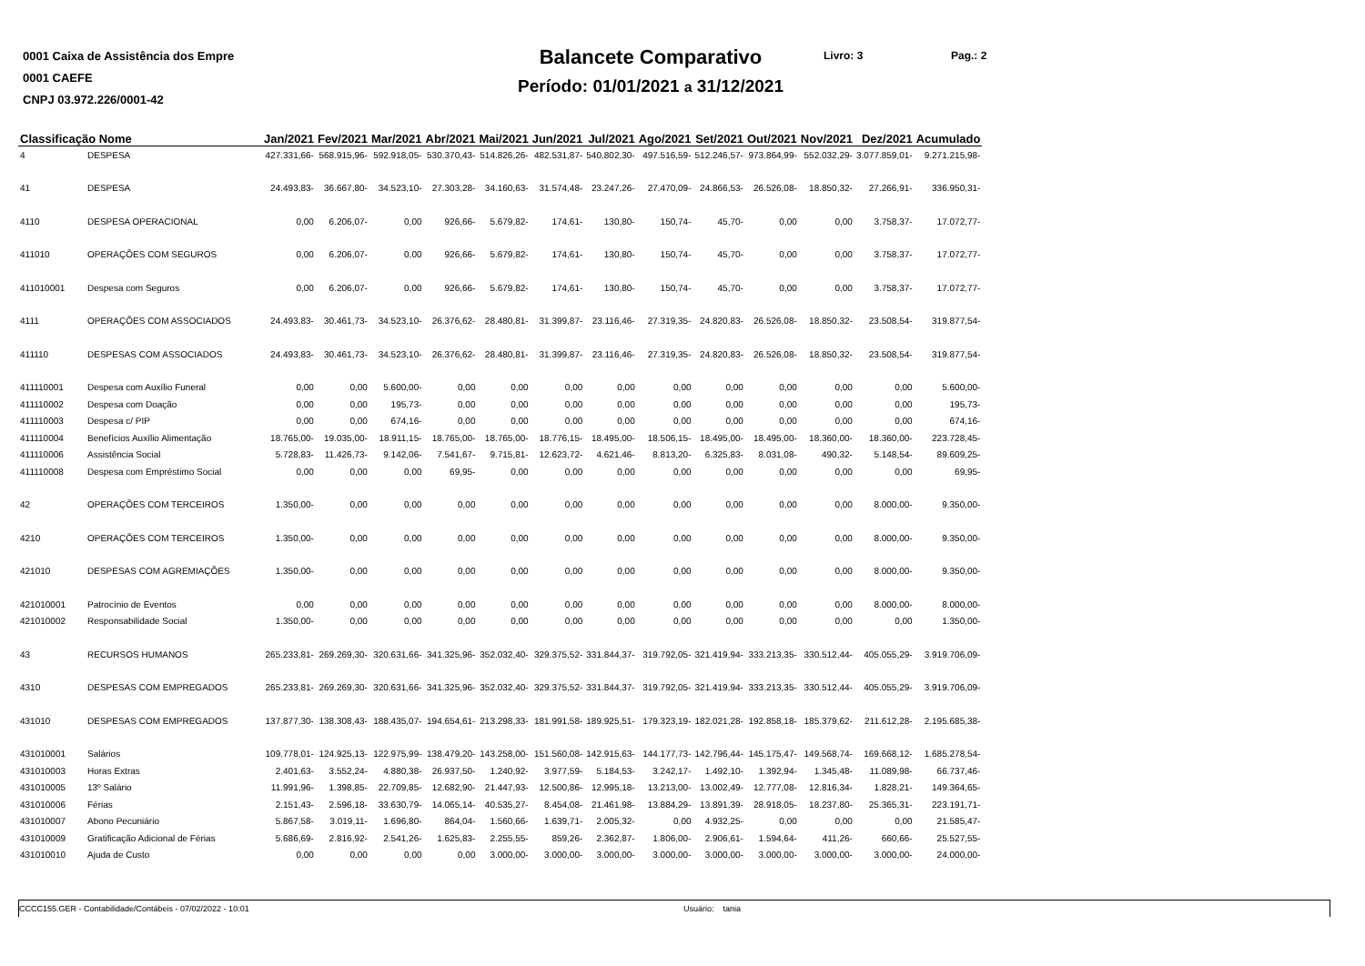0001 Caixa de Assistência dos Empre
0001 CAEFE
CNPJ 03.972.226/0001-42
Balancete Comparativo
Período: 01/01/2021 a 31/12/2021
Livro: 3 Pag.: 2
| Classificação Nome | | Jan/2021 | Fev/2021 | Mar/2021 | Abr/2021 | Mai/2021 | Jun/2021 | Jul/2021 | Ago/2021 | Set/2021 | Out/2021 | Nov/2021 | Dez/2021 | Acumulado |
| --- | --- | --- | --- | --- | --- | --- | --- | --- | --- | --- | --- | --- | --- | --- |
| 4 | DESPESA | 427.331,66- | 568.915,96- | 592.918,05- | 530.370,43- | 514.826,26- | 482.531,87- | 540.802,30- | 497.516,59- | 512.246,57- | 973.864,99- | 552.032,29- | 3.077.859,01- | 9.271.215,98- |
| 41 | DESPESA | 24.493,83- | 36.667,80- | 34.523,10- | 27.303,28- | 34.160,63- | 31.574,48- | 23.247,26- | 27.470,09- | 24.866,53- | 26.526,08- | 18.850,32- | 27.266,91- | 336.950,31- |
| 4110 | DESPESA OPERACIONAL | 0,00 | 6.206,07- | 0,00 | 926,66- | 5.679,82- | 174,61- | 130,80- | 150,74- | 45,70- | 0,00 | 0,00 | 3.758,37- | 17.072,77- |
| 411010 | OPERAÇÕES COM SEGUROS | 0,00 | 6.206,07- | 0,00 | 926,66- | 5.679,82- | 174,61- | 130,80- | 150,74- | 45,70- | 0,00 | 0,00 | 3.758,37- | 17.072,77- |
| 411010001 | Despesa com Seguros | 0,00 | 6.206,07- | 0,00 | 926,66- | 5.679,82- | 174,61- | 130,80- | 150,74- | 45,70- | 0,00 | 0,00 | 3.758,37- | 17.072,77- |
| 4111 | OPERAÇÕES COM ASSOCIADOS | 24.493,83- | 30.461,73- | 34.523,10- | 26.376,62- | 28.480,81- | 31.399,87- | 23.116,46- | 27.319,35- | 24.820,83- | 26.526,08- | 18.850,32- | 23.508,54- | 319.877,54- |
| 411110 | DESPESAS COM ASSOCIADOS | 24.493,83- | 30.461,73- | 34.523,10- | 26.376,62- | 28.480,81- | 31.399,87- | 23.116,46- | 27.319,35- | 24.820,83- | 26.526,08- | 18.850,32- | 23.508,54- | 319.877,54- |
| 411110001 | Despesa com Auxílio Funeral | 0,00 | 0,00 | 5.600,00- | 0,00 | 0,00 | 0,00 | 0,00 | 0,00 | 0,00 | 0,00 | 0,00 | 0,00 | 5.600,00- |
| 411110002 | Despesa com Doação | 0,00 | 0,00 | 195,73- | 0,00 | 0,00 | 0,00 | 0,00 | 0,00 | 0,00 | 0,00 | 0,00 | 0,00 | 195,73- |
| 411110003 | Despesa c/ PIP | 0,00 | 0,00 | 674,16- | 0,00 | 0,00 | 0,00 | 0,00 | 0,00 | 0,00 | 0,00 | 0,00 | 0,00 | 674,16- |
| 411110004 | Benefícios Auxílio Alimentação | 18.765,00- | 19.035,00- | 18.911,15- | 18.765,00- | 18.765,00- | 18.776,15- | 18.495,00- | 18.506,15- | 18.495,00- | 18.495,00- | 18.360,00- | 18.360,00- | 223.728,45- |
| 411110006 | Assistência Social | 5.728,83- | 11.426,73- | 9.142,06- | 7.541,67- | 9.715,81- | 12.623,72- | 4.621,46- | 8.813,20- | 6.325,83- | 8.031,08- | 490,32- | 5.148,54- | 89.609,25- |
| 411110008 | Despesa com Empréstimo Social | 0,00 | 0,00 | 0,00 | 69,95- | 0,00 | 0,00 | 0,00 | 0,00 | 0,00 | 0,00 | 0,00 | 0,00 | 69,95- |
| 42 | OPERAÇÕES COM TERCEIROS | 1.350,00- | 0,00 | 0,00 | 0,00 | 0,00 | 0,00 | 0,00 | 0,00 | 0,00 | 0,00 | 0,00 | 8.000,00- | 9.350,00- |
| 4210 | OPERAÇÕES COM TERCEIROS | 1.350,00- | 0,00 | 0,00 | 0,00 | 0,00 | 0,00 | 0,00 | 0,00 | 0,00 | 0,00 | 0,00 | 8.000,00- | 9.350,00- |
| 421010 | DESPESAS COM AGREMIAÇÕES | 1.350,00- | 0,00 | 0,00 | 0,00 | 0,00 | 0,00 | 0,00 | 0,00 | 0,00 | 0,00 | 0,00 | 8.000,00- | 9.350,00- |
| 421010001 | Patrocínio de Eventos | 0,00 | 0,00 | 0,00 | 0,00 | 0,00 | 0,00 | 0,00 | 0,00 | 0,00 | 0,00 | 0,00 | 8.000,00- | 8.000,00- |
| 421010002 | Responsabilidade Social | 1.350,00- | 0,00 | 0,00 | 0,00 | 0,00 | 0,00 | 0,00 | 0,00 | 0,00 | 0,00 | 0,00 | 0,00 | 1.350,00- |
| 43 | RECURSOS HUMANOS | 265.233,81- | 269.269,30- | 320.631,66- | 341.325,96- | 352.032,40- | 329.375,52- | 331.844,37- | 319.792,05- | 321.419,94- | 333.213,35- | 330.512,44- | 405.055,29- | 3.919.706,09- |
| 4310 | DESPESAS COM EMPREGADOS | 265.233,81- | 269.269,30- | 320.631,66- | 341.325,96- | 352.032,40- | 329.375,52- | 331.844,37- | 319.792,05- | 321.419,94- | 333.213,35- | 330.512,44- | 405.055,29- | 3.919.706,09- |
| 431010 | DESPESAS COM EMPREGADOS | 137.877,30- | 138.308,43- | 188.435,07- | 194.654,61- | 213.298,33- | 181.991,58- | 189.925,51- | 179.323,19- | 182.021,28- | 192.858,18- | 185.379,62- | 211.612,28- | 2.195.685,38- |
| 431010001 | Salários | 109.778,01- | 124.925,13- | 122.975,99- | 138.479,20- | 143.258,00- | 151.560,08- | 142.915,63- | 144.177,73- | 142.796,44- | 145.175,47- | 149.568,74- | 169.668,12- | 1.685.278,54- |
| 431010003 | Horas Extras | 2.401,63- | 3.552,24- | 4.880,38- | 26.937,50- | 1.240,92- | 3.977,59- | 5.184,53- | 3.242,17- | 1.492,10- | 1.392,94- | 1.345,48- | 11.089,98- | 66.737,46- |
| 431010005 | 13º Salário | 11.991,96- | 1.398,85- | 22.709,85- | 12.682,90- | 21.447,93- | 12.500,86- | 12.995,18- | 13.213,00- | 13.002,49- | 12.777,08- | 12.816,34- | 1.828,21- | 149.364,65- |
| 431010006 | Férias | 2.151,43- | 2.596,18- | 33.630,79- | 14.065,14- | 40.535,27- | 8.454,08- | 21.461,98- | 13.884,29- | 13.891,39- | 28.918,05- | 18.237,80- | 25.365,31- | 223.191,71- |
| 431010007 | Abono Pecuniário | 5.867,58- | 3.019,11- | 1.696,80- | 864,04- | 1.560,66- | 1.639,71- | 2.005,32- | 0,00 | 4.932,25- | 0,00 | 0,00 | 0,00 | 21.585,47- |
| 431010009 | Gratificação Adicional de Férias | 5.686,69- | 2.816,92- | 2.541,26- | 1.625,83- | 2.255,55- | 859,26- | 2.362,87- | 1.806,00- | 2.906,61- | 1.594,64- | 411,26- | 660,66- | 25.527,55- |
| 431010010 | Ajuda de Custo | 0,00 | 0,00 | 0,00 | 0,00 | 3.000,00- | 3.000,00- | 3.000,00- | 3.000,00- | 3.000,00- | 3.000,00- | 3.000,00- | 3.000,00- | 24.000,00- |
CCCC155.GER - Contabilidade/Contábeis - 07/02/2022 - 10:01 Usuário: tania